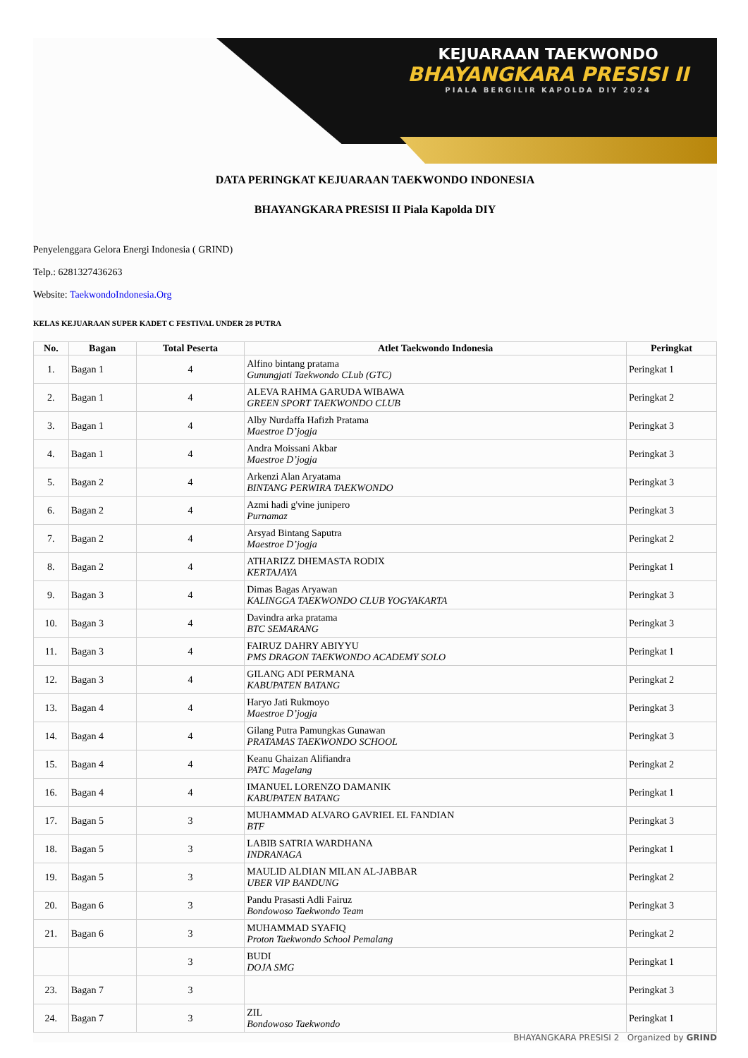KEJUARAAN TAEKWONDO
BHAYANGKARA PRESISI II
PIALA BERGILIR KAPOLDA DIY 2024
DATA PERINGKAT KEJUARAAN TAEKWONDO INDONESIA
BHAYANGKARA PRESISI II Piala Kapolda DIY
Penyelenggara Gelora Energi Indonesia ( GRIND)
Telp.: 6281327436263
Website: TaekwondoIndonesia.Org
KELAS KEJUARAAN SUPER KADET C FESTIVAL UNDER 28 PUTRA
| No. | Bagan | Total Peserta | Atlet Taekwondo Indonesia | Peringkat |
| --- | --- | --- | --- | --- |
| 1. | Bagan 1 | 4 | Alfino bintang pratama Gunungjati Taekwondo CLub (GTC) | Peringkat 1 |
| 2. | Bagan 1 | 4 | ALEVA RAHMA GARUDA WIBAWA GREEN SPORT TAEKWONDO CLUB | Peringkat 2 |
| 3. | Bagan 1 | 4 | Alby Nurdaffa Hafizh Pratama Maestroe D’jogja | Peringkat 3 |
| 4. | Bagan 1 | 4 | Andra Moissani Akbar Maestroe D’jogja | Peringkat 3 |
| 5. | Bagan 2 | 4 | Arkenzi Alan Aryatama BINTANG PERWIRA TAEKWONDO | Peringkat 3 |
| 6. | Bagan 2 | 4 | Azmi hadi g'vine junipero Purnamaz | Peringkat 3 |
| 7. | Bagan 2 | 4 | Arsyad Bintang Saputra Maestroe D’jogja | Peringkat 2 |
| 8. | Bagan 2 | 4 | ATHARIZZ DHEMASTA RODIX KERTAJAYA | Peringkat 1 |
| 9. | Bagan 3 | 4 | Dimas Bagas Aryawan KALINGGA TAEKWONDO CLUB YOGYAKARTA | Peringkat 3 |
| 10. | Bagan 3 | 4 | Davindra arka pratama BTC SEMARANG | Peringkat 3 |
| 11. | Bagan 3 | 4 | FAIRUZ DAHRY ABIYYU PMS DRAGON TAEKWONDO ACADEMY SOLO | Peringkat 1 |
| 12. | Bagan 3 | 4 | GILANG ADI PERMANA KABUPATEN BATANG | Peringkat 2 |
| 13. | Bagan 4 | 4 | Haryo Jati Rukmoyo Maestroe D’jogja | Peringkat 3 |
| 14. | Bagan 4 | 4 | Gilang Putra Pamungkas Gunawan PRATAMAS TAEKWONDO SCHOOL | Peringkat 3 |
| 15. | Bagan 4 | 4 | Keanu Ghaizan Alifiandra PATC Magelang | Peringkat 2 |
| 16. | Bagan 4 | 4 | IMANUEL LORENZO DAMANIK KABUPATEN BATANG | Peringkat 1 |
| 17. | Bagan 5 | 3 | MUHAMMAD ALVARO GAVRIEL EL FANDIAN BTF | Peringkat 3 |
| 18. | Bagan 5 | 3 | LABIB SATRIA WARDHANA INDRANAGA | Peringkat 1 |
| 19. | Bagan 5 | 3 | MAULID ALDIAN MILAN AL-JABBAR UBER VIP BANDUNG | Peringkat 2 |
| 20. | Bagan 6 | 3 | Pandu Prasasti Adli Fairuz Bondowoso Taekwondo Team | Peringkat 3 |
| 21. | Bagan 6 | 3 | MUHAMMAD SYAFIQ Proton Taekwondo School Pemalang | Peringkat 2 |
| | | 3 | BUDI DOJA SMG | Peringkat 1 |
| 23. | Bagan 7 | 3 | | Peringkat 3 |
| 24. | Bagan 7 | 3 | ZIL Bondowoso Taekwondo | Peringkat 1 |
BHAYANGKARA PRESISI 2 Organized by GRIND